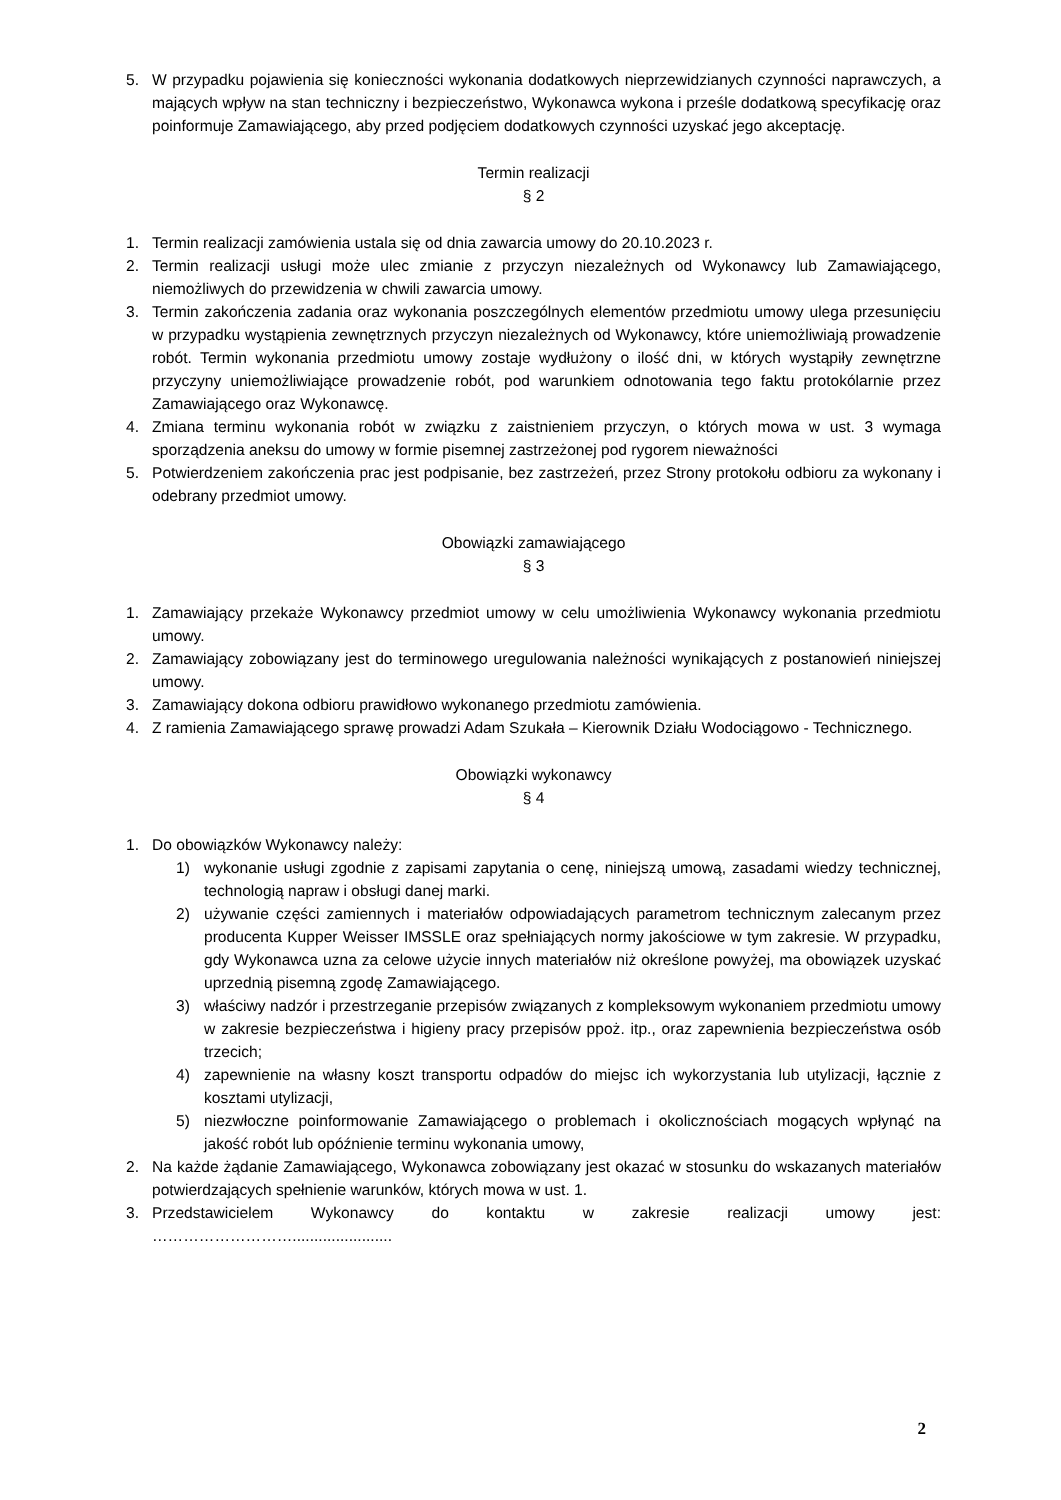5. W przypadku pojawienia się konieczności wykonania dodatkowych nieprzewidzianych czynności naprawczych, a mających wpływ na stan techniczny i bezpieczeństwo, Wykonawca wykona i prześle dodatkową specyfikację oraz poinformuje Zamawiającego, aby przed podjęciem dodatkowych czynności uzyskać jego akceptację.
Termin realizacji
§ 2
1. Termin realizacji zamówienia ustala się od dnia zawarcia umowy do 20.10.2023 r.
2. Termin realizacji usługi może ulec zmianie z przyczyn niezależnych od Wykonawcy lub Zamawiającego, niemożliwych do przewidzenia w chwili zawarcia umowy.
3. Termin zakończenia zadania oraz wykonania poszczególnych elementów przedmiotu umowy ulega przesunięciu w przypadku wystąpienia zewnętrznych przyczyn niezależnych od Wykonawcy, które uniemożliwiają prowadzenie robót. Termin wykonania przedmiotu umowy zostaje wydłużony o ilość dni, w których wystąpiły zewnętrzne przyczyny uniemożliwiające prowadzenie robót, pod warunkiem odnotowania tego faktu protokólarnie przez Zamawiającego oraz Wykonawcę.
4. Zmiana terminu wykonania robót w związku z zaistnieniem przyczyn, o których mowa w ust. 3 wymaga sporządzenia aneksu do umowy w formie pisemnej zastrzeżonej pod rygorem nieważności
5. Potwierdzeniem zakończenia prac jest podpisanie, bez zastrzeżeń, przez Strony protokołu odbioru za wykonany i odebrany przedmiot umowy.
Obowiązki zamawiającego
§ 3
1. Zamawiający przekaże Wykonawcy przedmiot umowy w celu umożliwienia Wykonawcy wykonania przedmiotu umowy.
2. Zamawiający zobowiązany jest do terminowego uregulowania należności wynikających z postanowień niniejszej umowy.
3. Zamawiający dokona odbioru prawidłowo wykonanego przedmiotu zamówienia.
4. Z ramienia Zamawiającego sprawę prowadzi Adam Szukała – Kierownik Działu Wodociągowo - Technicznego.
Obowiązki wykonawcy
§ 4
1. Do obowiązków Wykonawcy należy:
1) wykonanie usługi zgodnie z zapisami zapytania o cenę, niniejszą umową, zasadami wiedzy technicznej, technologią napraw i obsługi danej marki.
2) używanie części zamiennych i materiałów odpowiadających parametrom technicznym zalecanym przez producenta Kupper Weisser IMSSLE oraz spełniających normy jakościowe w tym zakresie. W przypadku, gdy Wykonawca uzna za celowe użycie innych materiałów niż określone powyżej, ma obowiązek uzyskać uprzednią pisemną zgodę Zamawiającego.
3) właściwy nadzór i przestrzeganie przepisów związanych z kompleksowym wykonaniem przedmiotu umowy w zakresie bezpieczeństwa i higieny pracy przepisów ppoż. itp., oraz zapewnienia bezpieczeństwa osób trzecich;
4) zapewnienie na własny koszt transportu odpadów do miejsc ich wykorzystania lub utylizacji, łącznie z kosztami utylizacji,
5) niezwłoczne poinformowanie Zamawiającego o problemach i okolicznościach mogących wpłynąć na jakość robót lub opóźnienie terminu wykonania umowy,
2. Na każde żądanie Zamawiającego, Wykonawca zobowiązany jest okazać w stosunku do wskazanych materiałów potwierdzających spełnienie warunków, których mowa w ust. 1.
3. Przedstawicielem Wykonawcy do kontaktu w zakresie realizacji umowy jest:
……………………….......................
2